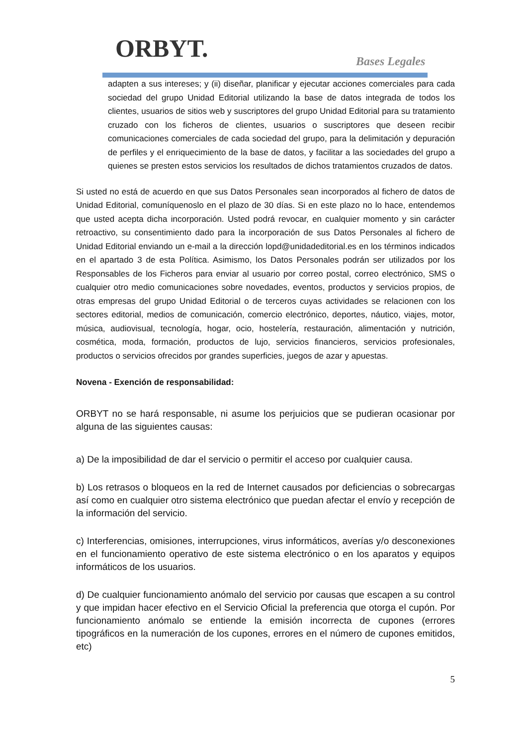ORBYT. Bases Legales
adapten a sus intereses; y (ii) diseñar, planificar y ejecutar acciones comerciales para cada sociedad del grupo Unidad Editorial utilizando la base de datos integrada de todos los clientes, usuarios de sitios web y suscriptores del grupo Unidad Editorial para su tratamiento cruzado con los ficheros de clientes, usuarios o suscriptores que deseen recibir comunicaciones comerciales de cada sociedad del grupo, para la delimitación y depuración de perfiles y el enriquecimiento de la base de datos, y facilitar a las sociedades del grupo a quienes se presten estos servicios los resultados de dichos tratamientos cruzados de datos.
Si usted no está de acuerdo en que sus Datos Personales sean incorporados al fichero de datos de Unidad Editorial, comuníquenoslo en el plazo de 30 días. Si en este plazo no lo hace, entendemos que usted acepta dicha incorporación. Usted podrá revocar, en cualquier momento y sin carácter retroactivo, su consentimiento dado para la incorporación de sus Datos Personales al fichero de Unidad Editorial enviando un e-mail a la dirección lopd@unidadeditorial.es en los términos indicados en el apartado 3 de esta Política. Asimismo, los Datos Personales podrán ser utilizados por los Responsables de los Ficheros para enviar al usuario por correo postal, correo electrónico, SMS o cualquier otro medio comunicaciones sobre novedades, eventos, productos y servicios propios, de otras empresas del grupo Unidad Editorial o de terceros cuyas actividades se relacionen con los sectores editorial, medios de comunicación, comercio electrónico, deportes, náutico, viajes, motor, música, audiovisual, tecnología, hogar, ocio, hostelería, restauración, alimentación y nutrición, cosmética, moda, formación, productos de lujo, servicios financieros, servicios profesionales, productos o servicios ofrecidos por grandes superficies, juegos de azar y apuestas.
Novena - Exención de responsabilidad:
ORBYT no se hará responsable, ni asume los perjuicios que se pudieran ocasionar por alguna de las siguientes causas:
a) De la imposibilidad de dar el servicio o permitir el acceso por cualquier causa.
b) Los retrasos o bloqueos en la red de Internet causados por deficiencias o sobrecargas así como en cualquier otro sistema electrónico que puedan afectar el envío y recepción de la información del servicio.
c) Interferencias, omisiones, interrupciones, virus informáticos, averías y/o desconexiones en el funcionamiento operativo de este sistema electrónico o en los aparatos y equipos informáticos de los usuarios.
d) De cualquier funcionamiento anómalo del servicio por causas que escapen a su control y que impidan hacer efectivo en el Servicio Oficial la preferencia que otorga el cupón. Por funcionamiento anómalo se entiende la emisión incorrecta de cupones (errores tipográficos en la numeración de los cupones, errores en el número de cupones emitidos, etc)
5